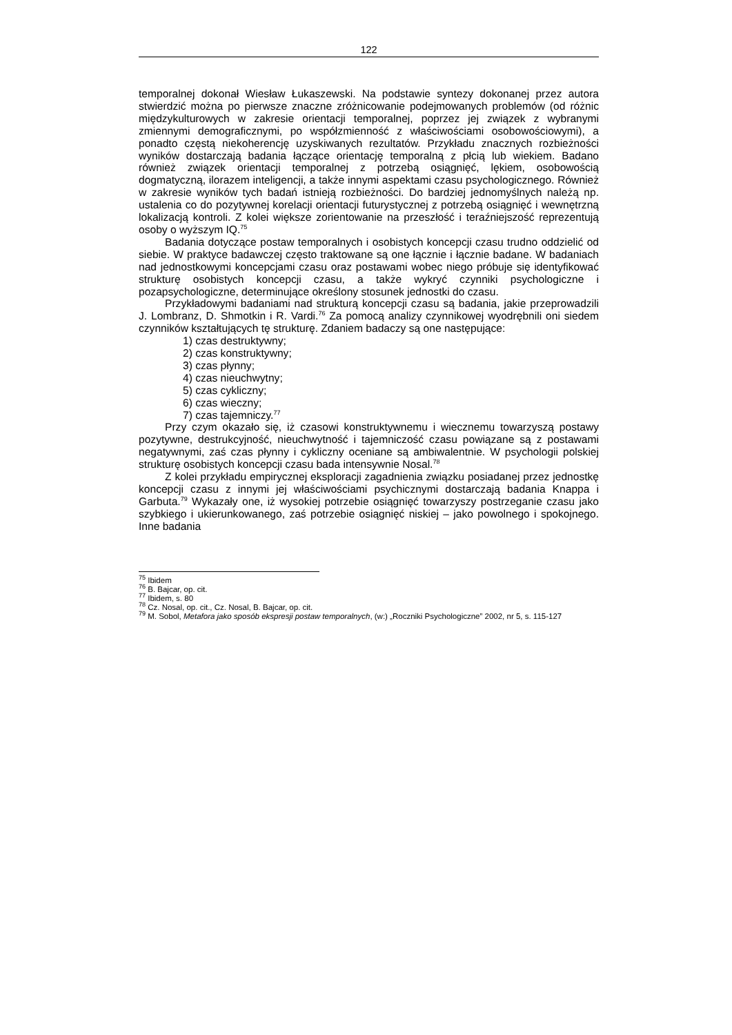122
temporalnej dokonał Wiesław Łukaszewski. Na podstawie syntezy dokonanej przez autora stwierdzić można po pierwsze znaczne zróżnicowanie podejmowanych problemów (od różnic międzykulturowych w zakresie orientacji temporalnej, poprzez jej związek z wybranymi zmiennymi demograficznymi, po współzmienność z właściwościami osobowościowymi), a ponadto częstą niekoherencję uzyskiwanych rezultatów. Przykładu znacznych rozbieżności wyników dostarczają badania łączące orientację temporalną z płcią lub wiekiem. Badano również związek orientacji temporalnej z potrzebą osiągnięć, lękiem, osobowością dogmatyczną, ilorazem inteligencji, a także innymi aspektami czasu psychologicznego. Również w zakresie wyników tych badań istnieją rozbieżności. Do bardziej jednomyślnych należą np. ustalenia co do pozytywnej korelacji orientacji futurystycznej z potrzebą osiągnięć i wewnętrzną lokalizacją kontroli. Z kolei większe zorientowanie na przeszłość i teraźniejszość reprezentują osoby o wyższym IQ.<sup>75</sup>
Badania dotyczące postaw temporalnych i osobistych koncepcji czasu trudno oddzielić od siebie. W praktyce badawczej często traktowane są one łącznie i łącznie badane. W badaniach nad jednostkowymi koncepcjami czasu oraz postawami wobec niego próbuje się identyfikować strukturę osobistych koncepcji czasu, a także wykryć czynniki psychologiczne i pozapsychologiczne, determinujące określony stosunek jednostki do czasu.
Przykładowymi badaniami nad strukturą koncepcji czasu są badania, jakie przeprowadzili J. Lombranz, D. Shmotkin i R. Vardi.<sup>76</sup> Za pomocą analizy czynnikowej wyodrębnili oni siedem czynników kształtujących tę strukturę. Zdaniem badaczy są one następujące:
1) czas destruktywny;
2) czas konstruktywny;
3) czas płynny;
4) czas nieuchwytny;
5) czas cykliczny;
6) czas wieczny;
7) czas tajemniczy.<sup>77</sup>
Przy czym okazało się, iż czasowi konstruktywnemu i wiecznemu towarzyszą postawy pozytywne, destrukcyjność, nieuchwytność i tajemniczość czasu powiązane są z postawami negatywnymi, zaś czas płynny i cykliczny oceniane są ambiwalentnie. W psychologii polskiej strukturę osobistych koncepcji czasu bada intensywnie Nosal.<sup>78</sup>
Z kolei przykładu empirycznej eksploracji zagadnienia związku posiadanej przez jednostkę koncepcji czasu z innymi jej właściwościami psychicznymi dostarczają badania Knappa i Garbuta.<sup>79</sup> Wykazały one, iż wysokiej potrzebie osiągnięć towarzyszy postrzeganie czasu jako szybkiego i ukierunkowanego, zaś potrzebie osiągnięć niskiej – jako powolnego i spokojnego. Inne badania
<sup>75</sup> Ibidem
<sup>76</sup> B. Bajcar, op. cit.
<sup>77</sup> Ibidem, s. 80
<sup>78</sup> Cz. Nosal, op. cit., Cz. Nosal, B. Bajcar, op. cit.
<sup>79</sup> M. Sobol, Metafora jako sposób ekspresji postaw temporalnych, (w:) „Roczniki Psychologiczne” 2002, nr 5, s. 115-127